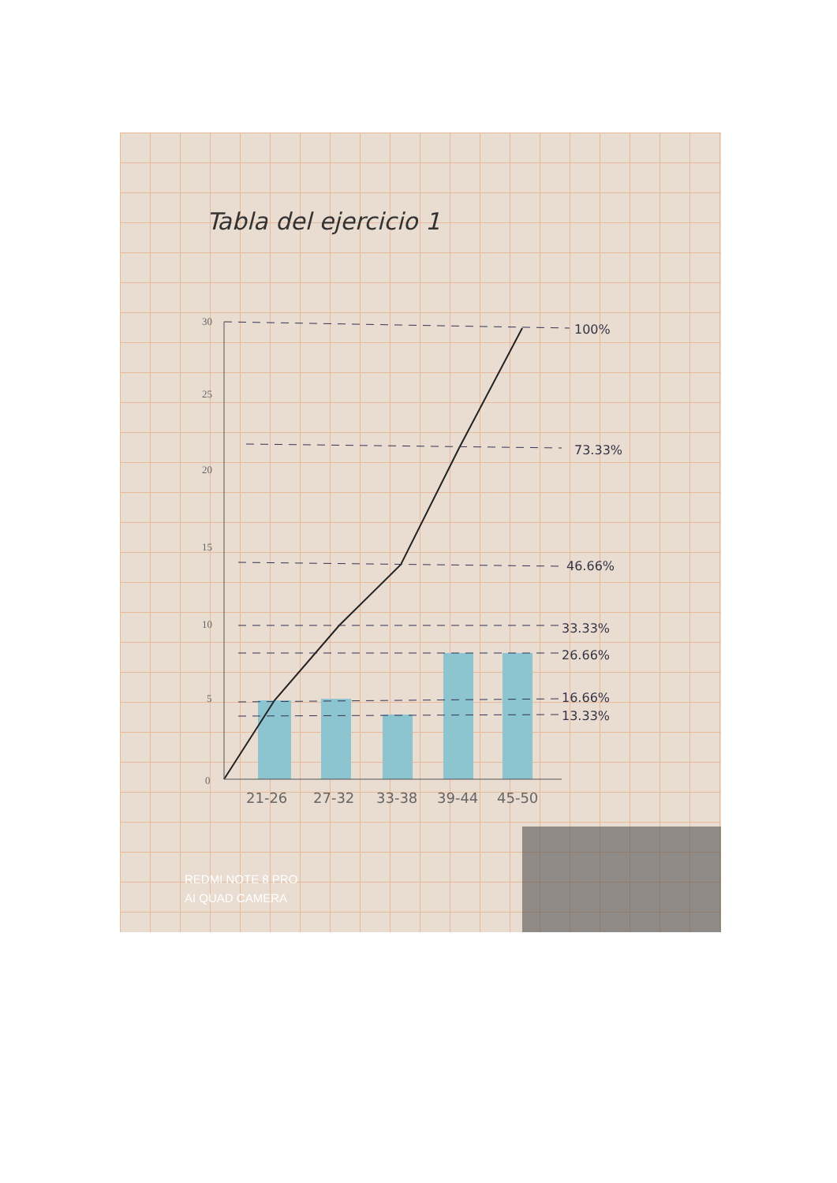Tabla del ejercicio 1
100%
73.33%
46.66%
33.33%
26.66%
16.66%
13.33%
21-26
27-32
33-38
39-44
45-50
0
5
10
15
20
25
30
REDMI NOTE 8 PRO
AI QUAD CAMERA